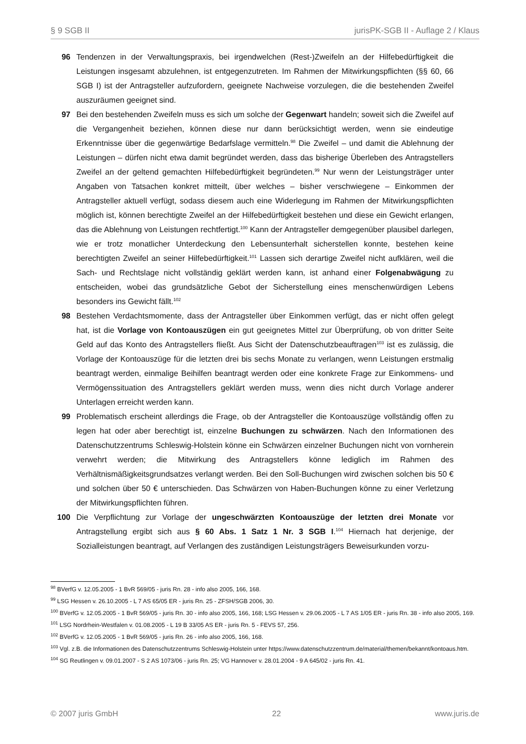§ 9 SGB II jurisPK-SGB II - Auflage 2 / Klaus
96 Tendenzen in der Verwaltungspraxis, bei irgendwelchen (Rest-)Zweifeln an der Hilfebedürftigkeit die Leistungen insgesamt abzulehnen, ist entgegenzutreten. Im Rahmen der Mitwirkungspflichten (§§ 60, 66 SGB I) ist der Antragsteller aufzufordern, geeignete Nachweise vorzulegen, die die bestehenden Zweifel auszuräumen geeignet sind.
97 Bei den bestehenden Zweifeln muss es sich um solche der Gegenwart handeln; soweit sich die Zweifel auf die Vergangenheit beziehen, können diese nur dann berücksichtigt werden, wenn sie eindeutige Erkenntnisse über die gegenwärtige Bedarfslage vermitteln.<sup>98</sup> Die Zweifel – und damit die Ablehnung der Leistungen – dürfen nicht etwa damit begründet werden, dass das bisherige Überleben des Antragstellers Zweifel an der geltend gemachten Hilfebedürftigkeit begründeten.<sup>99</sup> Nur wenn der Leistungsträger unter Angaben von Tatsachen konkret mitteilt, über welches – bisher verschwiegene – Einkommen der Antragsteller aktuell verfügt, sodass diesem auch eine Widerlegung im Rahmen der Mitwirkungspflichten möglich ist, können berechtigte Zweifel an der Hilfebedürftigkeit bestehen und diese ein Gewicht erlangen, das die Ablehnung von Leistungen rechtfertigt.<sup>100</sup> Kann der Antragsteller demgegenüber plausibel darlegen, wie er trotz monatlicher Unterdeckung den Lebensunterhalt sicherstellen konnte, bestehen keine berechtigten Zweifel an seiner Hilfebedürftigkeit.<sup>101</sup> Lassen sich derartige Zweifel nicht aufklären, weil die Sach- und Rechtslage nicht vollständig geklärt werden kann, ist anhand einer Folgenabwägung zu entscheiden, wobei das grundsätzliche Gebot der Sicherstellung eines menschenwürdigen Lebens besonders ins Gewicht fällt.<sup>102</sup>
98 Bestehen Verdachtsmomente, dass der Antragsteller über Einkommen verfügt, das er nicht offen gelegt hat, ist die Vorlage von Kontoauszügen ein gut geeignetes Mittel zur Überprüfung, ob von dritter Seite Geld auf das Konto des Antragstellers fließt. Aus Sicht der Datenschutzbeauftragen<sup>103</sup> ist es zulässig, die Vorlage der Kontoauszüge für die letzten drei bis sechs Monate zu verlangen, wenn Leistungen erstmalig beantragt werden, einmalige Beihilfen beantragt werden oder eine konkrete Frage zur Einkommens- und Vermögenssituation des Antragstellers geklärt werden muss, wenn dies nicht durch Vorlage anderer Unterlagen erreicht werden kann.
99 Problematisch erscheint allerdings die Frage, ob der Antragsteller die Kontoauszüge vollständig offen zu legen hat oder aber berechtigt ist, einzelne Buchungen zu schwärzen. Nach den Informationen des Datenschutzzentrums Schleswig-Holstein könne ein Schwärzen einzelner Buchungen nicht von vornherein verwehrt werden; die Mitwirkung des Antragstellers könne lediglich im Rahmen des Verhältnismäßigkeitsgrundsatzes verlangt werden. Bei den Soll-Buchungen wird zwischen solchen bis 50 € und solchen über 50 € unterschieden. Das Schwärzen von Haben-Buchungen könne zu einer Verletzung der Mitwirkungspflichten führen.
100 Die Verpflichtung zur Vorlage der ungeschwärzten Kontoauszüge der letzten drei Monate vor Antragstellung ergibt sich aus § 60 Abs. 1 Satz 1 Nr. 3 SGB I.<sup>104</sup> Hiernach hat derjenige, der Sozialleistungen beantragt, auf Verlangen des zuständigen Leistungsträgers Beweisurkunden vorzu-
<sup>98</sup> BVerfG v. 12.05.2005 - 1 BvR 569/05 - juris Rn. 28 - info also 2005, 166, 168.
<sup>99</sup> LSG Hessen v. 26.10.2005 - L 7 AS 65/05 ER - juris Rn. 25 - ZFSH/SGB 2006, 30.
<sup>100</sup> BVerfG v. 12.05.2005 - 1 BvR 569/05 - juris Rn. 30 - info also 2005, 166, 168; LSG Hessen v. 29.06.2005 - L 7 AS 1/05 ER - juris Rn. 38 - info also 2005, 169.
<sup>101</sup> LSG Nordrhein-Westfalen v. 01.08.2005 - L 19 B 33/05 AS ER - juris Rn. 5 - FEVS 57, 256.
<sup>102</sup> BVerfG v. 12.05.2005 - 1 BvR 569/05 - juris Rn. 26 - info also 2005, 166, 168.
<sup>103</sup> Vgl. z.B. die Informationen des Datenschutzzentrums Schleswig-Holstein unter https://www.datenschutzzentrum.de/material/themen/bekannt/kontoaus.htm.
<sup>104</sup> SG Reutlingen v. 09.01.2007 - S 2 AS 1073/06 - juris Rn. 25; VG Hannover v. 28.01.2004 - 9 A 645/02 - juris Rn. 41.
© 2007 juris GmbH 22 www.juris.de